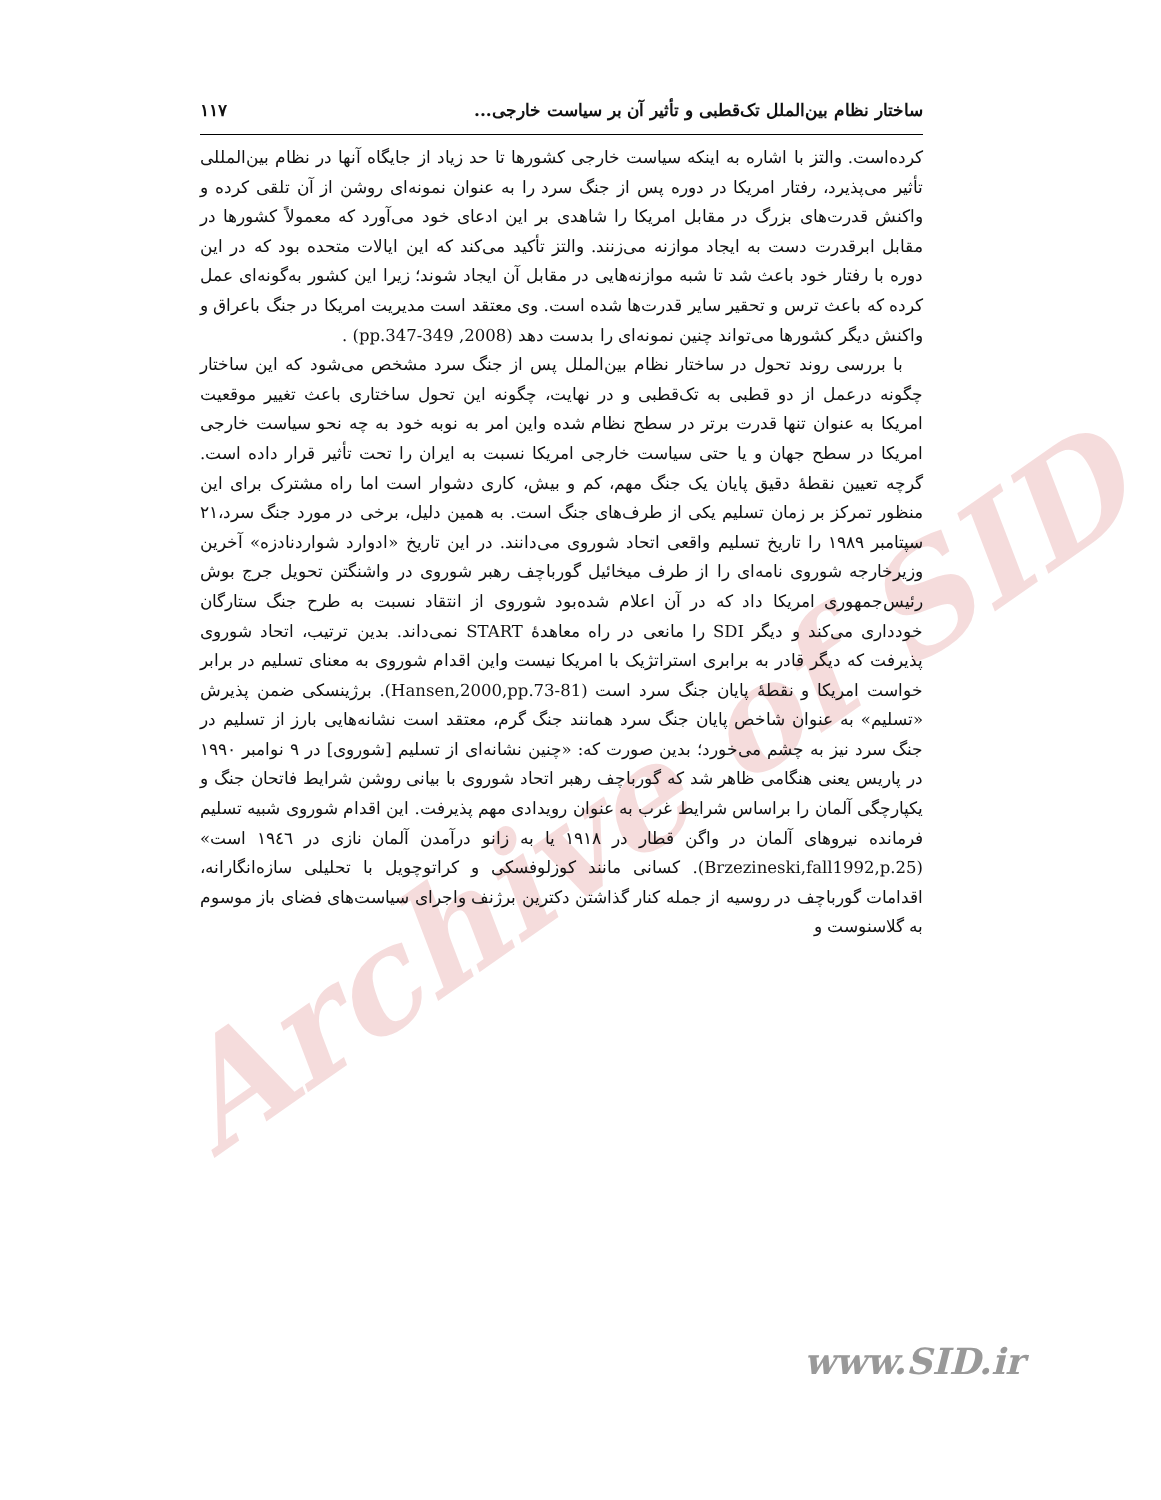Archive of SID
ساختار نظام بین‌الملل تک‌قطبی و تأثیر آن بر سیاست خارجی... ۱۱۷
کرده‌است. والتز با اشاره به اینکه سیاست خارجی کشورها تا حد زیاد از جایگاه آنها در نظام بین‌المللی تأثیر می‌پذیرد، رفتار امریکا در دوره پس از جنگ سرد را به عنوان نمونه‌ای روشن از آن تلقی کرده و واکنش قدرت‌های بزرگ در مقابل امریکا را شاهدی بر این ادعای خود می‌آورد که معمولاً کشورها در مقابل ابرقدرت دست به ایجاد موازنه می‌زنند. والتز تأکید می‌کند که این ایالات متحده بود که در این دوره با رفتار خود باعث شد تا شبه موازنه‌هایی در مقابل آن ایجاد شوند؛ زیرا این کشور به‌گونه‌ای عمل کرده که باعث ترس و تحقیر سایر قدرت‌ها شده است. وی معتقد است مدیریت امریکا در جنگ باعراق و واکنش دیگر کشورها می‌تواند چنین نمونه‌ای را بدست دهد (2008, pp.347-349) .
با بررسی روند تحول در ساختار نظام بین‌الملل پس از جنگ سرد مشخص می‌شود که این ساختار چگونه درعمل از دو قطبی به تک‌قطبی و در نهایت، چگونه این تحول ساختاری باعث تغییر موقعیت امریکا به عنوان تنها قدرت برتر در سطح نظام شده واین امر به نوبه خود به چه نحو سیاست خارجی امریکا در سطح جهان و یا حتی سیاست خارجی امریکا نسبت به ایران را تحت تأثیر قرار داده است. گرچه تعیین نقطهٔ دقیق پایان یک جنگ مهم، کم و بیش، کاری دشوار است اما راه مشترک برای این منظور تمرکز بر زمان تسلیم یکی از طرف‌های جنگ است. به همین دلیل، برخی در مورد جنگ سرد،۲۱ سپتامبر ۱۹۸۹ را تاریخ تسلیم واقعی اتحاد شوروی می‌دانند. در این تاریخ «ادوارد شواردنادزه» آخرین وزیرخارجه شوروی نامه‌ای را از طرف میخائیل گورباچف رهبر شوروی در واشنگتن تحویل جرج بوش رئیس‌جمهوری امریکا داد که در آن اعلام شده‌بود شوروی از انتقاد نسبت به طرح جنگ ستارگان خودداری می‌کند و دیگر SDI را مانعی در راه معاهدهٔ START نمی‌داند. بدین ترتیب، اتحاد شوروی پذیرفت که دیگر قادر به برابری استراتژیک با امریکا نیست واین اقدام شوروی به معنای تسلیم در برابر خواست امریکا و نقطهٔ پایان جنگ سرد است (Hansen,2000,pp.73-81). برژینسکی ضمن پذیرش «تسلیم» به عنوان شاخص پایان جنگ سرد همانند جنگ گرم، معتقد است نشانه‌هایی بارز از تسلیم در جنگ سرد نیز به چشم می‌خورد؛ بدین صورت که: «چنین نشانه‌ای از تسلیم [شوروی] در ۹ نوامبر ۱۹۹۰ در پاریس یعنی هنگامی ظاهر شد که گورباچف رهبر اتحاد شوروی با بیانی روشن شرایط فاتحان جنگ و یکپارچگی آلمان را براساس شرایط غرب به عنوان رویدادی مهم پذیرفت. این اقدام شوروی شبیه تسلیم فرمانده نیروهای آلمان در واگن قطار در ۱۹۱۸ یا به زانو درآمدن آلمان نازی در ۱۹٤٦ است» (Brzezineski,fall1992,p.25). کسانی مانند کوزلوفسکی و کراتوچویل با تحلیلی سازه‌انگارانه، اقدامات گورباچف در روسیه از جمله کنار گذاشتن دکترین برژنف واجرای سیاست‌های فضای باز موسوم به گلاسنوست و
www.SID.ir